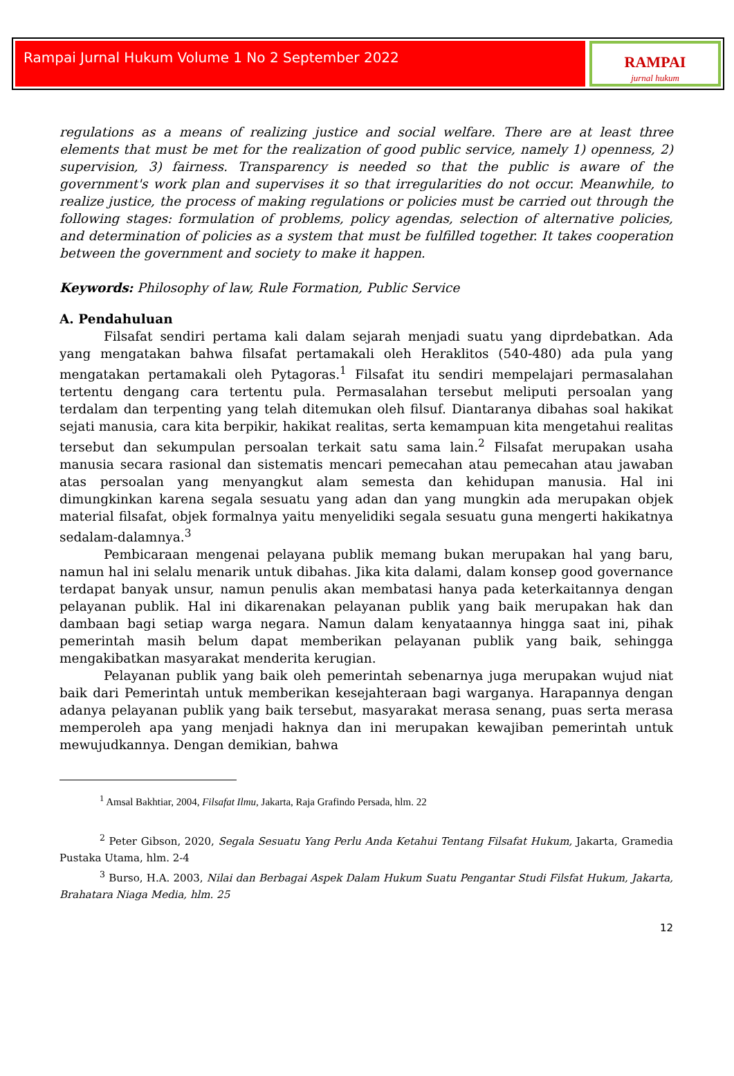Rampai Jurnal Hukum Volume 1 No 2 September 2022
RAMPAI
jurnal hukum
regulations as a means of realizing justice and social welfare. There are at least three elements that must be met for the realization of good public service, namely 1) openness, 2) supervision, 3) fairness. Transparency is needed so that the public is aware of the government's work plan and supervises it so that irregularities do not occur. Meanwhile, to realize justice, the process of making regulations or policies must be carried out through the following stages: formulation of problems, policy agendas, selection of alternative policies, and determination of policies as a system that must be fulfilled together. It takes cooperation between the government and society to make it happen.
Keywords: Philosophy of law, Rule Formation, Public Service
A. Pendahuluan
Filsafat sendiri pertama kali dalam sejarah menjadi suatu yang diprdebatkan. Ada yang mengatakan bahwa filsafat pertamakali oleh Heraklitos (540-480) ada pula yang mengatakan pertamakali oleh Pytagoras.<sup>1</sup> Filsafat itu sendiri mempelajari permasalahan tertentu dengang cara tertentu pula. Permasalahan tersebut meliputi persoalan yang terdalam dan terpenting yang telah ditemukan oleh filsuf. Diantaranya dibahas soal hakikat sejati manusia, cara kita berpikir, hakikat realitas, serta kemampuan kita mengetahui realitas tersebut dan sekumpulan persoalan terkait satu sama lain.<sup>2</sup> Filsafat merupakan usaha manusia secara rasional dan sistematis mencari pemecahan atau pemecahan atau jawaban atas persoalan yang menyangkut alam semesta dan kehidupan manusia. Hal ini dimungkinkan karena segala sesuatu yang adan dan yang mungkin ada merupakan objek material filsafat, objek formalnya yaitu menyelidiki segala sesuatu guna mengerti hakikatnya sedalam-dalamnya.<sup>3</sup>
Pembicaraan mengenai pelayana publik memang bukan merupakan hal yang baru, namun hal ini selalu menarik untuk dibahas. Jika kita dalami, dalam konsep good governance terdapat banyak unsur, namun penulis akan membatasi hanya pada keterkaitannya dengan pelayanan publik. Hal ini dikarenakan pelayanan publik yang baik merupakan hak dan dambaan bagi setiap warga negara. Namun dalam kenyataannya hingga saat ini, pihak pemerintah masih belum dapat memberikan pelayanan publik yang baik, sehingga mengakibatkan masyarakat menderita kerugian.
Pelayanan publik yang baik oleh pemerintah sebenarnya juga merupakan wujud niat baik dari Pemerintah untuk memberikan kesejahteraan bagi warganya. Harapannya dengan adanya pelayanan publik yang baik tersebut, masyarakat merasa senang, puas serta merasa memperoleh apa yang menjadi haknya dan ini merupakan kewajiban pemerintah untuk mewujudkannya. Dengan demikian, bahwa
<sup>1</sup> Amsal Bakhtiar, 2004, Filsafat Ilmu, Jakarta, Raja Grafindo Persada, hlm. 22
<sup>2</sup> Peter Gibson, 2020, Segala Sesuatu Yang Perlu Anda Ketahui Tentang Filsafat Hukum, Jakarta, Gramedia Pustaka Utama, hlm. 2-4
<sup>3</sup> Burso, H.A. 2003, Nilai dan Berbagai Aspek Dalam Hukum Suatu Pengantar Studi Filsfat Hukum, Jakarta, Brahatara Niaga Media, hlm. 25
12